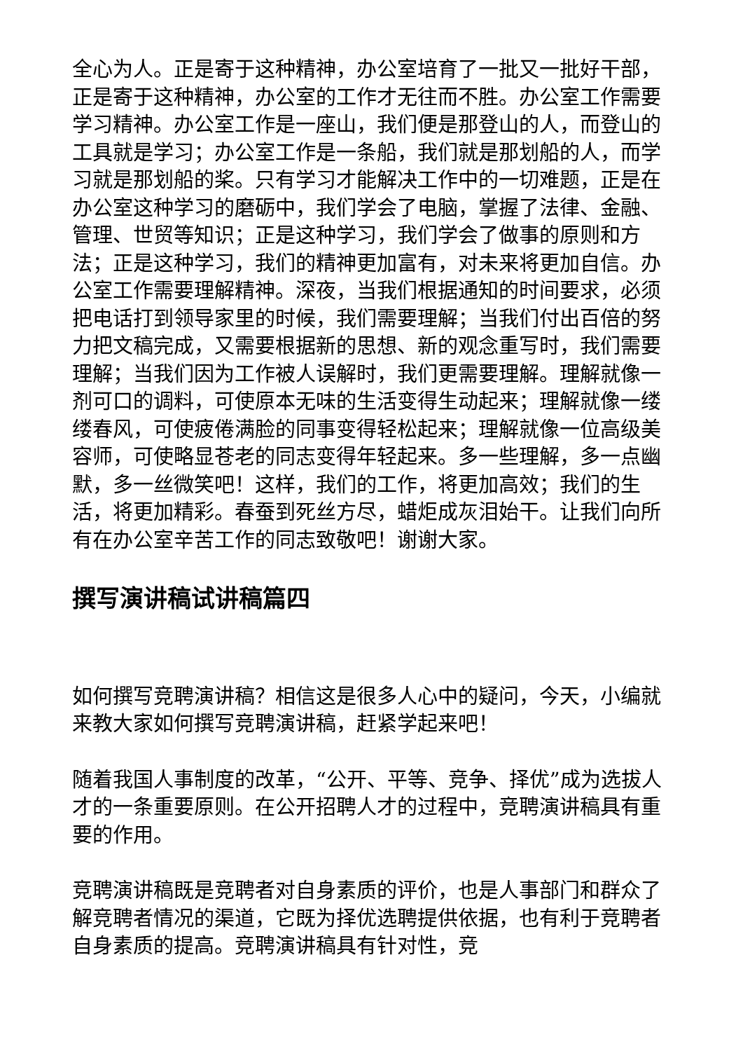全心为人。正是寄于这种精神，办公室培育了一批又一批好干部，正是寄于这种精神，办公室的工作才无往而不胜。办公室工作需要学习精神。办公室工作是一座山，我们便是那登山的人，而登山的工具就是学习；办公室工作是一条船，我们就是那划船的人，而学习就是那划船的桨。只有学习才能解决工作中的一切难题，正是在办公室这种学习的磨砺中，我们学会了电脑，掌握了法律、金融、管理、世贸等知识；正是这种学习，我们学会了做事的原则和方法；正是这种学习，我们的精神更加富有，对未来将更加自信。办公室工作需要理解精神。深夜，当我们根据通知的时间要求，必须把电话打到领导家里的时候，我们需要理解；当我们付出百倍的努力把文稿完成，又需要根据新的思想、新的观念重写时，我们需要理解；当我们因为工作被人误解时，我们更需要理解。理解就像一剂可口的调料，可使原本无味的生活变得生动起来；理解就像一缕缕春风，可使疲倦满脸的同事变得轻松起来；理解就像一位高级美容师，可使略显苍老的同志变得年轻起来。多一些理解，多一点幽默，多一丝微笑吧！这样，我们的工作，将更加高效；我们的生活，将更加精彩。春蚕到死丝方尽，蜡炬成灰泪始干。让我们向所有在办公室辛苦工作的同志致敬吧！谢谢大家。
撰写演讲稿试讲稿篇四
如何撰写竞聘演讲稿？相信这是很多人心中的疑问，今天，小编就来教大家如何撰写竞聘演讲稿，赶紧学起来吧！
随着我国人事制度的改革，“公开、平等、竞争、择优”成为选拔人才的一条重要原则。在公开招聘人才的过程中，竞聘演讲稿具有重要的作用。
竞聘演讲稿既是竞聘者对自身素质的评价，也是人事部门和群众了解竞聘者情况的渠道，它既为择优选聘提供依据，也有利于竞聘者自身素质的提高。竞聘演讲稿具有针对性，竞